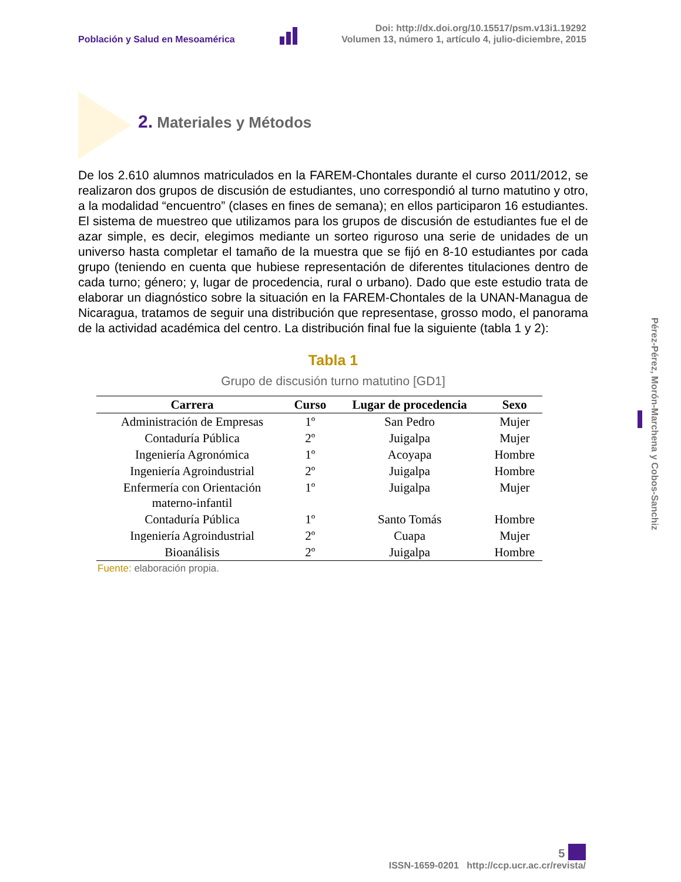Población y Salud en Mesoamérica
Doi: http://dx.doi.org/10.15517/psm.v13i1.19292
Volumen 13, número 1, artículo 4, julio-diciembre, 2015
2. Materiales y Métodos
De los 2.610 alumnos matriculados en la FAREM-Chontales durante el curso 2011/2012, se realizaron dos grupos de discusión de estudiantes, uno correspondió al turno matutino y otro, a la modalidad “encuentro” (clases en fines de semana); en ellos participaron 16 estudiantes. El sistema de muestreo que utilizamos para los grupos de discusión de estudiantes fue el de azar simple, es decir, elegimos mediante un sorteo riguroso una serie de unidades de un universo hasta completar el tamaño de la muestra que se fijó en 8-10 estudiantes por cada grupo (teniendo en cuenta que hubiese representación de diferentes titulaciones dentro de cada turno; género; y, lugar de procedencia, rural o urbano). Dado que este estudio trata de elaborar un diagnóstico sobre la situación en la FAREM-Chontales de la UNAN-Managua de Nicaragua, tratamos de seguir una distribución que representase, grosso modo, el panorama de la actividad académica del centro. La distribución final fue la siguiente (tabla 1 y 2):
Tabla 1
Grupo de discusión turno matutino [GD1]
| Carrera | Curso | Lugar de procedencia | Sexo |
| --- | --- | --- | --- |
| Administración de Empresas | 1º | San Pedro | Mujer |
| Contaduría Pública | 2º | Juigalpa | Mujer |
| Ingeniería Agronómica | 1º | Acoyapa | Hombre |
| Ingeniería Agroindustrial | 2º | Juigalpa | Hombre |
| Enfermería con Orientación materno-infantil | 1º | Juigalpa | Mujer |
| Contaduría Pública | 1º | Santo Tomás | Hombre |
| Ingeniería Agroindustrial | 2º | Cuapa | Mujer |
| Bioanálisis | 2º | Juigalpa | Hombre |
Fuente: elaboración propia.
Pérez-Pérez, Morón-Marchena y Cobos-Sanchiz
5
ISSN-1659-0201 http://ccp.ucr.ac.cr/revista/